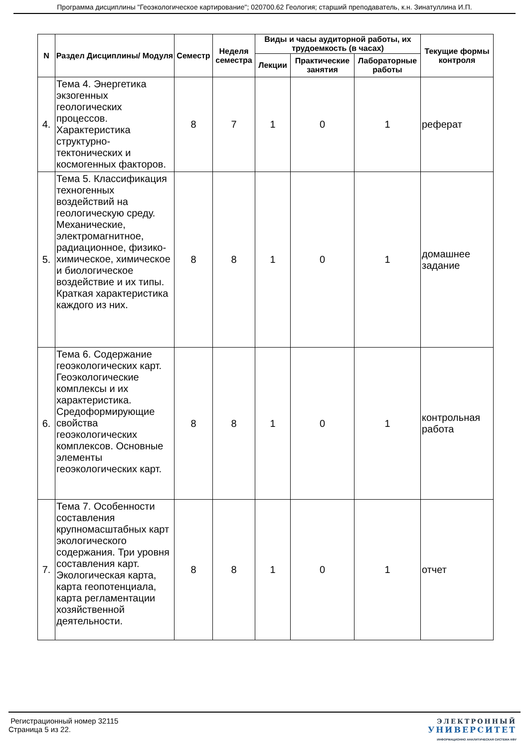Программа дисциплины "Геоэкологическое картирование"; 020700.62 Геология; старший преподаватель, к.н. Зинатуллина И.П.
| N | Раздел Дисциплины/ Модуля | Семестр | Неделя семестра | Виды и часы аудиторной работы, их трудоемкость (в часах) | | | Текущие формы контроля |
| --- | --- | --- | --- | --- | --- | --- | --- |
| | | | | Лекции | Практические занятия | Лабораторные работы | |
| 4. | Тема 4. Энергетика экзогенных геологических процессов. Характеристика структурно-тектонических и космогенных факторов. | 8 | 7 | 1 | 0 | 1 | реферат |
| 5. | Тема 5. Классификация техногенных воздействий на геологическую среду. Механические, электромагнитное, радиационное, физико-химическое, химическое и биологическое воздействие и их типы. Краткая характеристика каждого из них. | 8 | 8 | 1 | 0 | 1 | домашнее задание |
| 6. | Тема 6. Содержание геоэкологических карт. Геоэкологические комплексы и их характеристика. Средоформирующие свойства геоэкологических комплексов. Основные элементы геоэкологических карт. | 8 | 8 | 1 | 0 | 1 | контрольная работа |
| 7. | Тема 7. Особенности составления крупномасштабных карт экологического содержания. Три уровня составления карт. Экологическая карта, карта геопотенциала, карта регламентации хозяйственной деятельности. | 8 | 8 | 1 | 0 | 1 | отчет |
Регистрационный номер 32115
Страница 5 из 22.
ЭЛЕКТРОННЫЙ
УНИВЕРСИТЕТ
ИНФОРМАЦИОННО АНАЛИТИЧЕСКАЯ СИСТЕМА КФУ